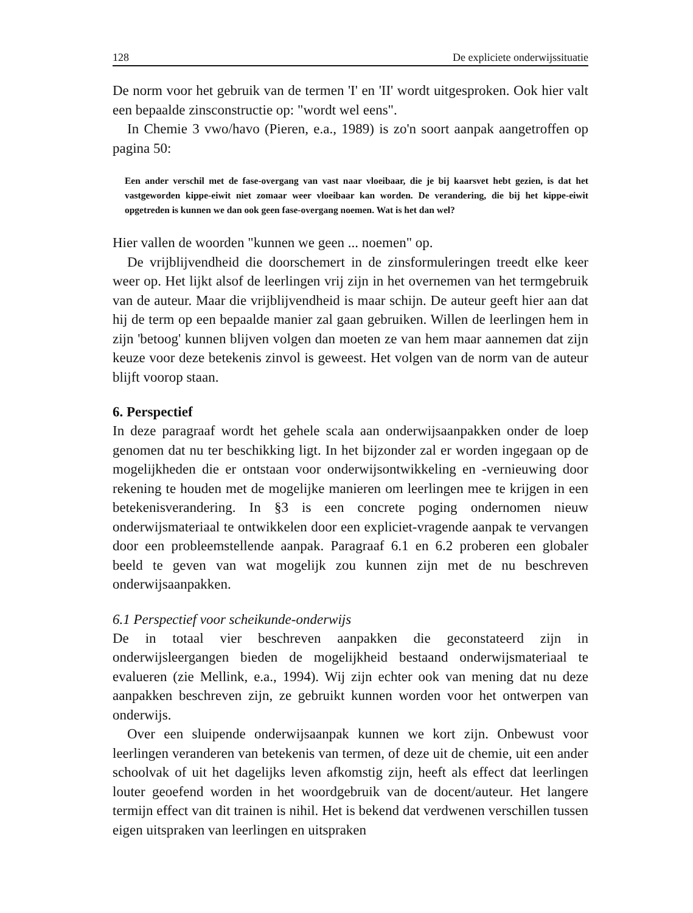128 De expliciete onderwijssituatie
De norm voor het gebruik van de termen 'I' en 'II' wordt uitgesproken. Ook hier valt een bepaalde zinsconstructie op: "wordt wel eens".
In Chemie 3 vwo/havo (Pieren, e.a., 1989) is zo'n soort aanpak aangetroffen op pagina 50:
Een ander verschil met de fase-overgang van vast naar vloeibaar, die je bij kaarsvet hebt gezien, is dat het vastgeworden kippe-eiwit niet zomaar weer vloeibaar kan worden. De verandering, die bij het kippe-eiwit opgetreden is kunnen we dan ook geen fase-overgang noemen. Wat is het dan wel?
Hier vallen de woorden "kunnen we geen ... noemen" op.
De vrijblijvendheid die doorschemert in de zinsformuleringen treedt elke keer weer op. Het lijkt alsof de leerlingen vrij zijn in het overnemen van het termgebruik van de auteur. Maar die vrijblijvendheid is maar schijn. De auteur geeft hier aan dat hij de term op een bepaalde manier zal gaan gebruiken. Willen de leerlingen hem in zijn 'betoog' kunnen blijven volgen dan moeten ze van hem maar aannemen dat zijn keuze voor deze betekenis zinvol is geweest. Het volgen van de norm van de auteur blijft voorop staan.
6. Perspectief
In deze paragraaf wordt het gehele scala aan onderwijsaanpakken onder de loep genomen dat nu ter beschikking ligt. In het bijzonder zal er worden ingegaan op de mogelijkheden die er ontstaan voor onderwijsontwikkeling en -vernieuwing door rekening te houden met de mogelijke manieren om leerlingen mee te krijgen in een betekenisverandering. In §3 is een concrete poging ondernomen nieuw onderwijsmateriaal te ontwikkelen door een expliciet-vragende aanpak te vervangen door een probleemstellende aanpak. Paragraaf 6.1 en 6.2 proberen een globaler beeld te geven van wat mogelijk zou kunnen zijn met de nu beschreven onderwijsaanpakken.
6.1 Perspectief voor scheikunde-onderwijs
De in totaal vier beschreven aanpakken die geconstateerd zijn in onderwijsleergangen bieden de mogelijkheid bestaand onderwijsmateriaal te evalueren (zie Mellink, e.a., 1994). Wij zijn echter ook van mening dat nu deze aanpakken beschreven zijn, ze gebruikt kunnen worden voor het ontwerpen van onderwijs.
Over een sluipende onderwijsaanpak kunnen we kort zijn. Onbewust voor leerlingen veranderen van betekenis van termen, of deze uit de chemie, uit een ander schoolvak of uit het dagelijks leven afkomstig zijn, heeft als effect dat leerlingen louter geoefend worden in het woordgebruik van de docent/auteur. Het langere termijn effect van dit trainen is nihil. Het is bekend dat verdwenen verschillen tussen eigen uitspraken van leerlingen en uitspraken